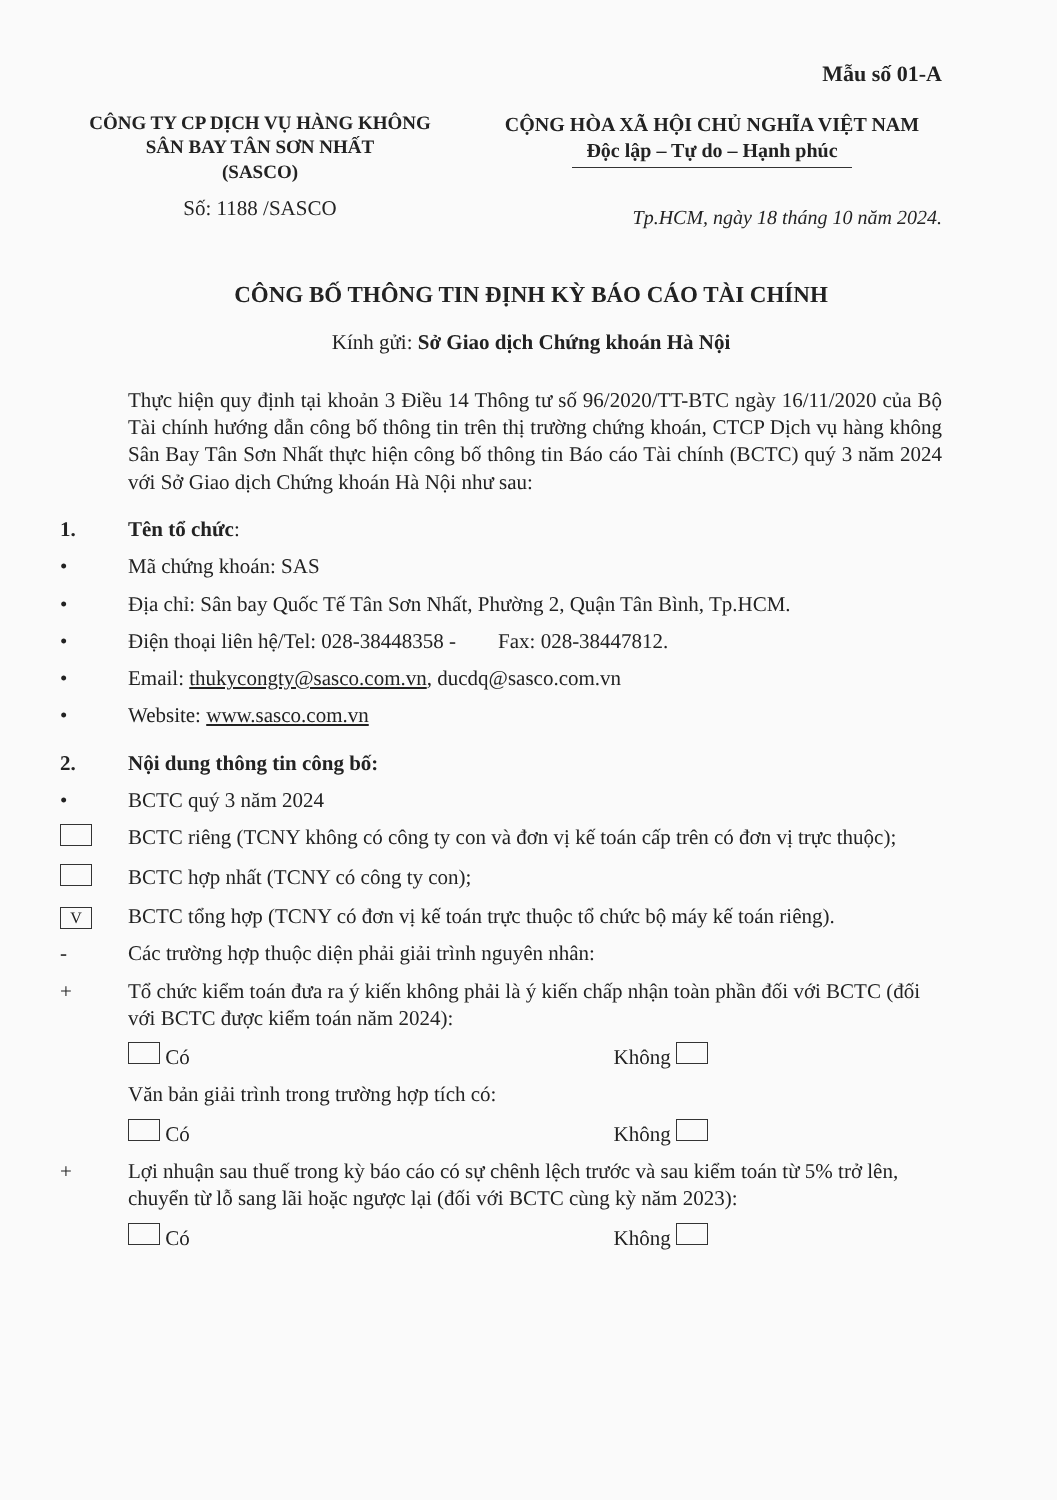Mẫu số 01-A
CÔNG TY CP DỊCH VỤ HÀNG KHÔNG
SÂN BAY TÂN SƠN NHẤT
(SASCO)
Số: 1188 /SASCO
CỘNG HÒA XÃ HỘI CHỦ NGHĨA VIỆT NAM
Độc lập – Tự do – Hạnh phúc
Tp.HCM, ngày 18 tháng 10 năm 2024.
CÔNG BỐ THÔNG TIN ĐỊNH KỲ BÁO CÁO TÀI CHÍNH
Kính gửi: Sở Giao dịch Chứng khoán Hà Nội
Thực hiện quy định tại khoản 3 Điều 14 Thông tư số 96/2020/TT-BTC ngày 16/11/2020 của Bộ Tài chính hướng dẫn công bố thông tin trên thị trường chứng khoán, CTCP Dịch vụ hàng không Sân Bay Tân Sơn Nhất thực hiện công bố thông tin Báo cáo Tài chính (BCTC) quý 3 năm 2024 với Sở Giao dịch Chứng khoán Hà Nội như sau:
1. Tên tổ chức:
• Mã chứng khoán: SAS
• Địa chỉ: Sân bay Quốc Tế Tân Sơn Nhất, Phường 2, Quận Tân Bình, Tp.HCM.
• Điện thoại liên hệ/Tel: 028-38448358 - Fax: 028-38447812.
• Email: thukycongty@sasco.com.vn, ducdq@sasco.com.vn
• Website: www.sasco.com.vn
2. Nội dung thông tin công bố:
• BCTC quý 3 năm 2024
BCTC riêng (TCNY không có công ty con và đơn vị kế toán cấp trên có đơn vị trực thuộc);
BCTC hợp nhất (TCNY có công ty con);
V
BCTC tổng hợp (TCNY có đơn vị kế toán trực thuộc tổ chức bộ máy kế toán riêng).
- Các trường hợp thuộc diện phải giải trình nguyên nhân:
+ Tổ chức kiểm toán đưa ra ý kiến không phải là ý kiến chấp nhận toàn phần đối với BCTC (đối với BCTC được kiểm toán năm 2024):
Có Không
Văn bản giải trình trong trường hợp tích có:
Có Không
+ Lợi nhuận sau thuế trong kỳ báo cáo có sự chênh lệch trước và sau kiểm toán từ 5% trở lên, chuyển từ lỗ sang lãi hoặc ngược lại (đối với BCTC cùng kỳ năm 2023):
Có Không